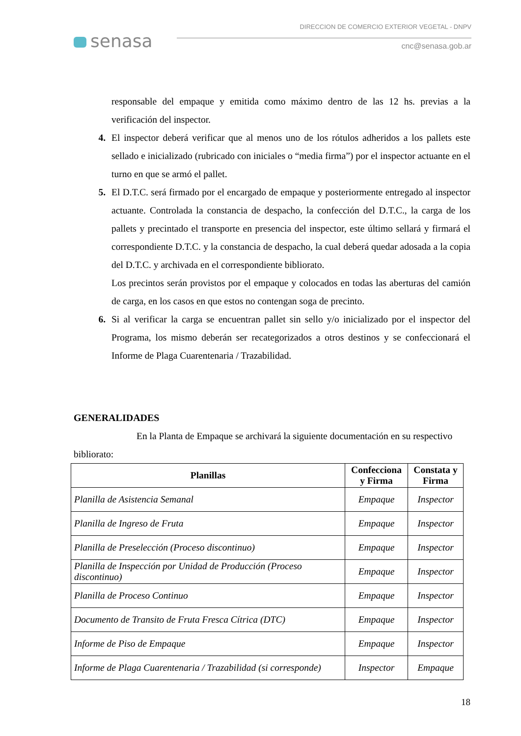senasa
DIRECCION DE COMERCIO EXTERIOR VEGETAL - DNPV
cnc@senasa.gob.ar
responsable del empaque y emitida como máximo dentro de las 12 hs. previas a la verificación del inspector.
4. El inspector deberá verificar que al menos uno de los rótulos adheridos a los pallets este sellado e inicializado (rubricado con iniciales o “media firma”) por el inspector actuante en el turno en que se armó el pallet.
5. El D.T.C. será firmado por el encargado de empaque y posteriormente entregado al inspector actuante. Controlada la constancia de despacho, la confección del D.T.C., la carga de los pallets y precintado el transporte en presencia del inspector, este último sellará y firmará el correspondiente D.T.C. y la constancia de despacho, la cual deberá quedar adosada a la copia del D.T.C. y archivada en el correspondiente biblioratо.
Los precintos serán provistos por el empaque y colocados en todas las aberturas del camión de carga, en los casos en que estos no contengan soga de precinto.
6. Si al verificar la carga se encuentran pallet sin sello y/o inicializado por el inspector del Programa, los mismo deberán ser recategorizados a otros destinos y se confeccionará el Informe de Plaga Cuarentenaria / Trazabilidad.
GENERALIDADES
En la Planta de Empaque se archivará la siguiente documentación en su respectivo bibliorato:
| Planillas | Confecciona y Firma | Constata y Firma |
| --- | --- | --- |
| Planilla de Asistencia Semanal | Empaque | Inspector |
| Planilla de Ingreso de Fruta | Empaque | Inspector |
| Planilla de Preselección (Proceso discontinuo) | Empaque | Inspector |
| Planilla de Inspección por Unidad de Producción (Proceso discontinuo) | Empaque | Inspector |
| Planilla de Proceso Continuo | Empaque | Inspector |
| Documento de Transito de Fruta Fresca Cítrica (DTC) | Empaque | Inspector |
| Informe de Piso de Empaque | Empaque | Inspector |
| Informe de Plaga Cuarentenaria / Trazabilidad (si corresponde) | Inspector | Empaque |
18